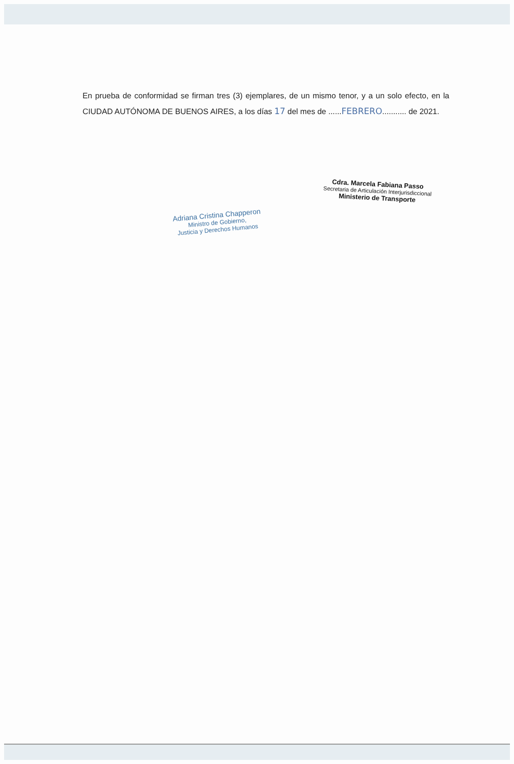En prueba de conformidad se firman tres (3) ejemplares, de un mismo tenor, y a un solo efecto, en la CIUDAD AUTÓNOMA DE BUENOS AIRES, a los días 17 del mes de ......FEBRERO........... de 2021.
Adriana Cristina Chapperon
Ministro de Gobierno,
Justicia y Derechos Humanos
Cdra. Marcela Fabiana Passo
Secretaria de Articulación Interjurisdiccional
Ministerio de Transporte